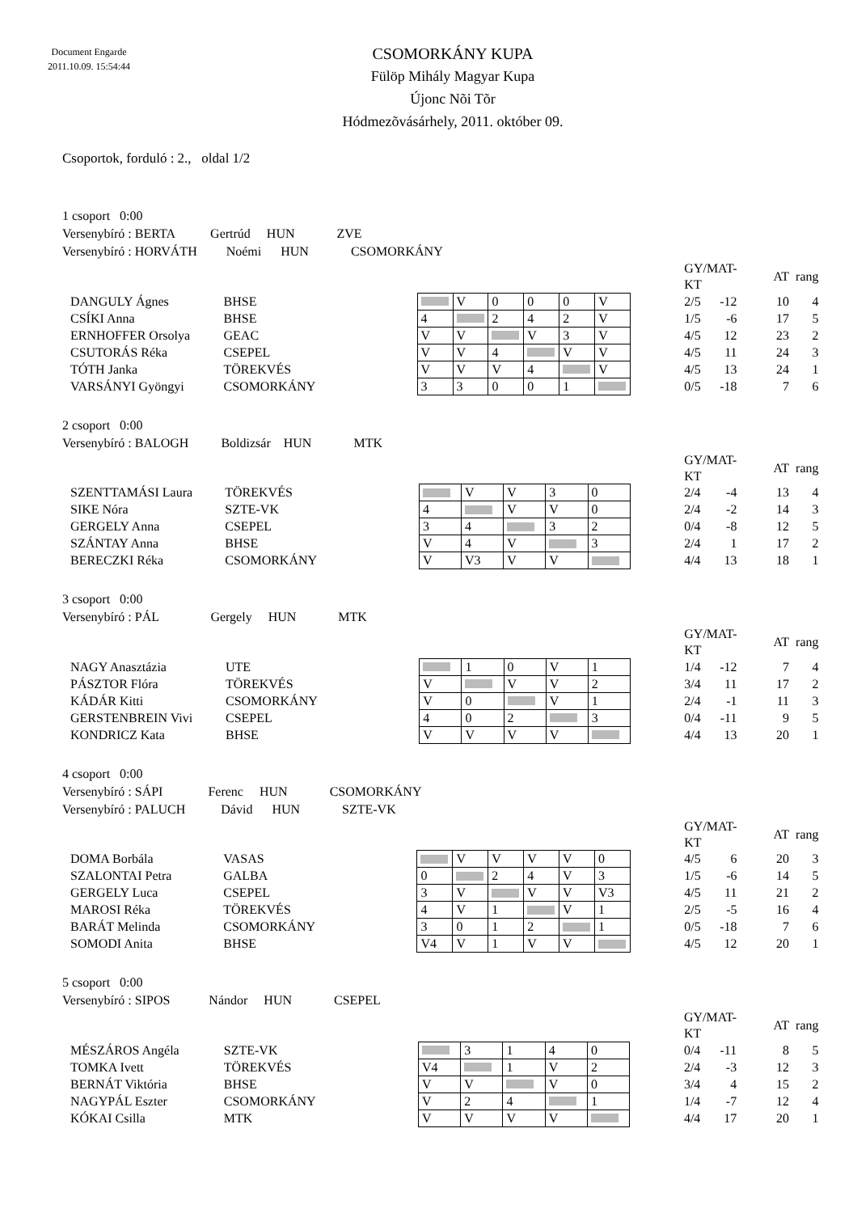Document Engarde
2011.10.09. 15:54:44
CSOMORKÁNY KUPA
Fülöp Mihály Magyar Kupa
Újonc Nõi Tõr
Hódmezõvásárhely, 2011. október 09.
Csoportok, forduló : 2., oldal 1/2
1 csoport 0:00
Versenybíró : BERTA Gertrúd HUN ZVE
Versenybíró : HORVÁTH Noémi HUN CSOMORKÁNY
| | | | | | | | | | | GY/MAT-KT | AT | rang |
| DANGULY Ágnes | BHSE | | | V | 0 | 0 | 0 | V | | 2/5 -12 | 10 | 4 |
| CSÍKI Anna | BHSE | | 4 | | 2 | 4 | 2 | V | | 1/5 -6 | 17 | 5 |
| ERNHOFFER Orsolya | GEAC | | V | V | | V | 3 | V | | 4/5 12 | 23 | 2 |
| CSUTORÁS Réka | CSEPEL | | V | V | 4 | | V | V | | 4/5 11 | 24 | 3 |
| TÓTH Janka | TÖREKVÉS | | V | V | V | 4 | | V | | 4/5 13 | 24 | 1 |
| VARSÁNYI Gyöngyi | CSOMORKÁNY | | 3 | 3 | 0 | 0 | 1 | | | 0/5 -18 | 7 | 6 |
2 csoport 0:00
Versenybíró : BALOGH Boldizsár HUN MTK
| | | | | | | | | | GY/MAT-KT | AT | rang |
| SZENTTAMÁSI Laura | TÖREKVÉS | | | V | V | 3 | 0 | | 2/4 -4 | 13 | 4 |
| SIKE Nóra | SZTE-VK | | 4 | | V | V | 0 | | 2/4 -2 | 14 | 3 |
| GERGELY Anna | CSEPEL | | 3 | 4 | | 3 | 2 | | 0/4 -8 | 12 | 5 |
| SZÁNTAY Anna | BHSE | | V | 4 | V | | 3 | | 2/4 1 | 17 | 2 |
| BERECZKI Réka | CSOMORKÁNY | | V | V3 | V | V | | | 4/4 13 | 18 | 1 |
3 csoport 0:00
Versenybíró : PÁL Gergely HUN MTK
| | | | | | | | | | GY/MAT-KT | AT | rang |
| NAGY Anasztázia | UTE | | | 1 | 0 | V | 1 | | 1/4 -12 | 7 | 4 |
| PÁSZTOR Flóra | TÖREKVÉS | | V | | V | V | 2 | | 3/4 11 | 17 | 2 |
| KÁDÁR Kitti | CSOMORKÁNY | | V | 0 | | V | 1 | | 2/4 -1 | 11 | 3 |
| GERSTENBREIN Vivi | CSEPEL | | 4 | 0 | 2 | | 3 | | 0/4 -11 | 9 | 5 |
| KONDRICZ Kata | BHSE | | V | V | V | V | | | 4/4 13 | 20 | 1 |
4 csoport 0:00
Versenybíró : SÁPI Ferenc HUN CSOMORKÁNY
Versenybíró : PALUCH Dávid HUN SZTE-VK
| | | | | | | | | | | GY/MAT-KT | AT | rang |
| DOMA Borbála | VASAS | | | V | V | V | V | 0 | | 4/5 6 | 20 | 3 |
| SZALONTAI Petra | GALBA | | 0 | | 2 | 4 | V | 3 | | 1/5 -6 | 14 | 5 |
| GERGELY Luca | CSEPEL | | 3 | V | | V | V | V3 | | 4/5 11 | 21 | 2 |
| MAROSI Réka | TÖREKVÉS | | 4 | V | 1 | | V | 1 | | 2/5 -5 | 16 | 4 |
| BARÁT Melinda | CSOMORKÁNY | | 3 | 0 | 1 | 2 | | 1 | | 0/5 -18 | 7 | 6 |
| SOMODI Anita | BHSE | | V4 | V | 1 | V | V | | | 4/5 12 | 20 | 1 |
5 csoport 0:00
Versenybíró : SIPOS Nándor HUN CSEPEL
| | | | | | | | | | GY/MAT-KT | AT | rang |
| MÉSZÁROS Angéla | SZTE-VK | | | 3 | 1 | 4 | 0 | | 0/4 -11 | 8 | 5 |
| TOMKA Ivett | TÖREKVÉS | | V4 | | 1 | V | 2 | | 2/4 -3 | 12 | 3 |
| BERNÁT Viktória | BHSE | | V | V | | V | 0 | | 3/4 4 | 15 | 2 |
| NAGYPÁL Eszter | CSOMORKÁNY | | V | 2 | 4 | | 1 | | 1/4 -7 | 12 | 4 |
| KÓKAI Csilla | MTK | | V | V | V | V | | | 4/4 17 | 20 | 1 |